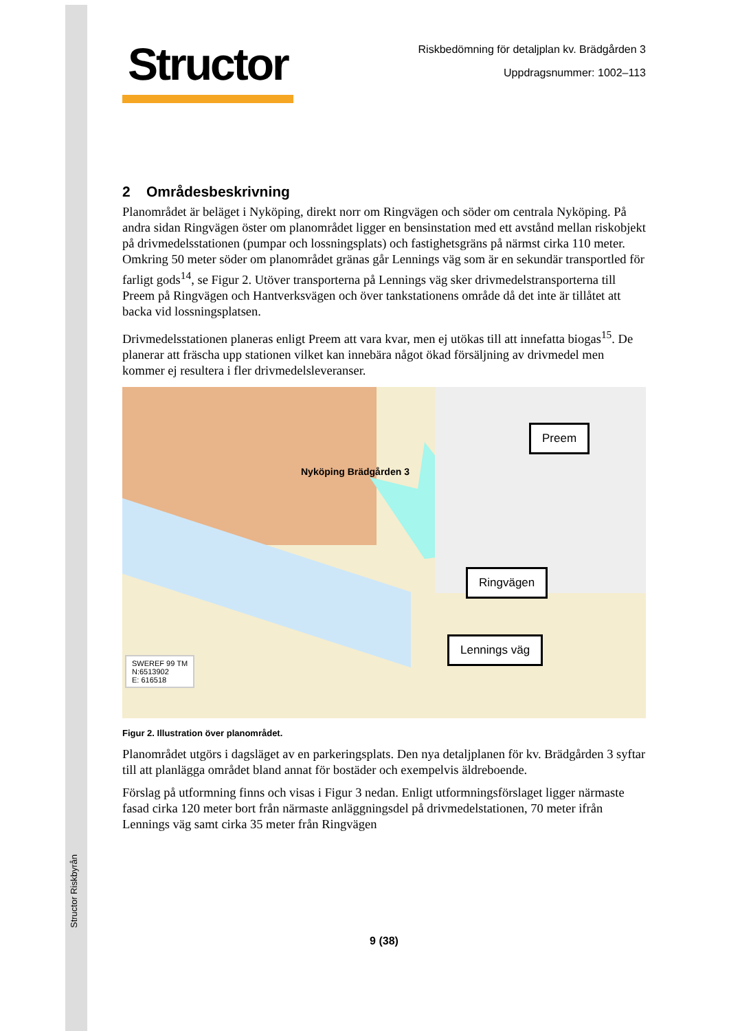Structor Riskbyrån
Structor
Riskbedömning för detaljplan kv. Brädgården 3
Uppdragsnummer: 1002–113
2 Områdesbeskrivning
Planområdet är beläget i Nyköping, direkt norr om Ringvägen och söder om centrala Nyköping. På andra sidan Ringvägen öster om planområdet ligger en bensinstation med ett avstånd mellan riskobjekt på drivmedelsstationen (pumpar och lossningsplats) och fastighetsgräns på närmst cirka 110 meter. Omkring 50 meter söder om planområdet gränas går Lennings väg som är en sekundär transportled för farligt gods<sup>14</sup>, se Figur 2. Utöver transporterna på Lennings väg sker drivmedelstransporterna till Preem på Ringvägen och Hantverksvägen och över tankstationens område då det inte är tillåtet att backa vid lossningsplatsen.
Drivmedelsstationen planeras enligt Preem att vara kvar, men ej utökas till att innefatta biogas<sup>15</sup>. De planerar att fräscha upp stationen vilket kan innebära något ökad försäljning av drivmedel men kommer ej resultera i fler drivmedelsleveranser.
Nyköping Brädgården 3
Preem
Ringvägen
Lennings väg
SWEREF 99 TM
N:6513902
E: 616518
Figur 2. Illustration över planområdet.
Planområdet utgörs i dagsläget av en parkeringsplats. Den nya detaljplanen för kv. Brädgården 3 syftar till att planlägga området bland annat för bostäder och exempelvis äldreboende.
Förslag på utformning finns och visas i Figur 3 nedan. Enligt utformningsförslaget ligger närmaste fasad cirka 120 meter bort från närmaste anläggningsdel på drivmedelstationen, 70 meter ifrån Lennings väg samt cirka 35 meter från Ringvägen
9 (38)